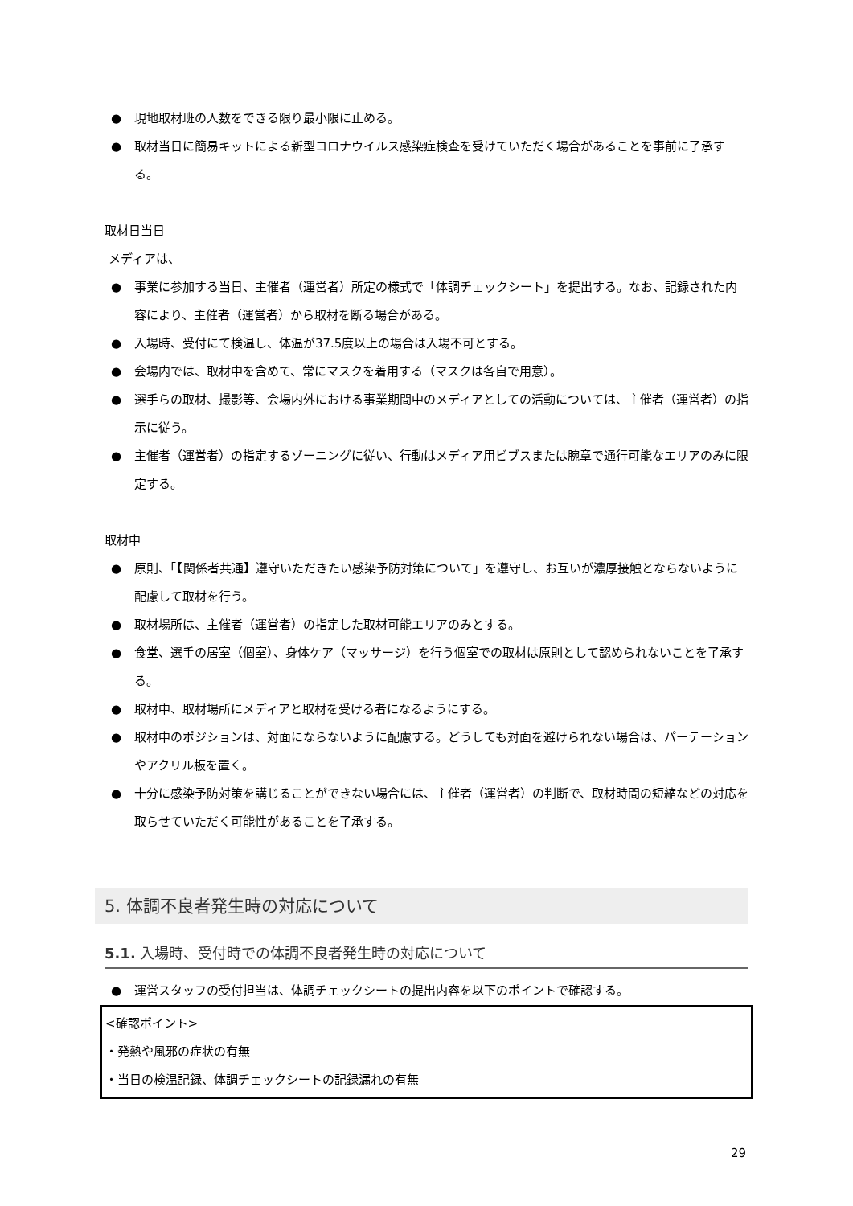● 現地取材班の人数をできる限り最小限に止める。
● 取材当日に簡易キットによる新型コロナウイルス感染症検査を受けていただく場合があることを事前に了承する。
取材日当日
メディアは、
● 事業に参加する当日、主催者（運営者）所定の様式で「体調チェックシート」を提出する。なお、記録された内容により、主催者（運営者）から取材を断る場合がある。
● 入場時、受付にて検温し、体温が37.5度以上の場合は入場不可とする。
● 会場内では、取材中を含めて、常にマスクを着用する（マスクは各自で用意）。
● 選手らの取材、撮影等、会場内外における事業期間中のメディアとしての活動については、主催者（運営者）の指示に従う。
● 主催者（運営者）の指定するゾーニングに従い、行動はメディア用ビブスまたは腕章で通行可能なエリアのみに限定する。
取材中
● 原則、「【関係者共通】遵守いただきたい感染予防対策について」を遵守し、お互いが濃厚接触とならないように配慮して取材を行う。
● 取材場所は、主催者（運営者）の指定した取材可能エリアのみとする。
● 食堂、選手の居室（個室）、身体ケア（マッサージ）を行う個室での取材は原則として認められないことを了承する。
● 取材中、取材場所にメディアと取材を受ける者になるようにする。
● 取材中のポジションは、対面にならないように配慮する。どうしても対面を避けられない場合は、パーテーションやアクリル板を置く。
● 十分に感染予防対策を講じることができない場合には、主催者（運営者）の判断で、取材時間の短縮などの対応を取らせていただく可能性があることを了承する。
5. 体調不良者発生時の対応について
5.1. 入場時、受付時での体調不良者発生時の対応について
● 運営スタッフの受付担当は、体調チェックシートの提出内容を以下のポイントで確認する。
<確認ポイント>
・発熱や風邪の症状の有無
・当日の検温記録、体調チェックシートの記録漏れの有無
29